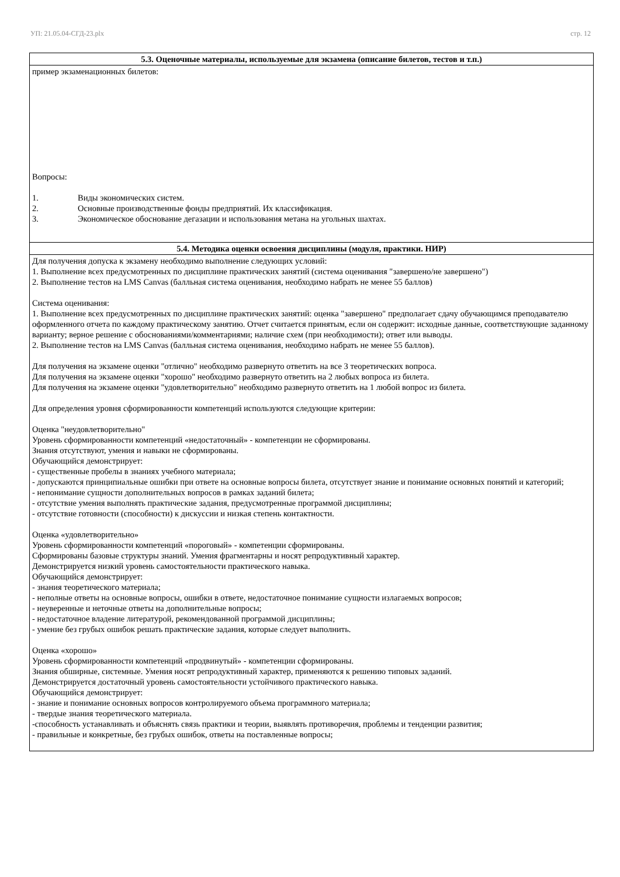УП: 21.05.04-СГД-23.plx стр. 12
| 5.3. Оценочные материалы, используемые для экзамена (описание билетов, тестов и т.п.) |
| --- |
| пример экзаменационных билетов: Вопросы: 1. Виды экономических систем. 2. Основные производственные фонды предприятий. Их классификация. 3. Экономическое обоснование дегазации и использования метана на угольных шахтах. |
| 5.4. Методика оценки освоения дисциплины (модуля, практики. НИР) |
| Для получения допуска к экзамену необходимо выполнение следующих условий: 1. Выполнение всех предусмотренных по дисциплине практических занятий (система оценивания "завершено/не завершено") 2. Выполнение тестов на LMS Canvas (балльная система оценивания, необходимо набрать не менее 55 баллов) Система оценивания: 1. Выполнение всех предусмотренных по дисциплине практических занятий: оценка "завершено" предполагает сдачу обучающимся преподавателю оформленного отчета по каждому практическому занятию. Отчет считается принятым, если он содержит: исходные данные, соответствующие заданному варианту; верное решение с обоснованиями/комментариями; наличие схем (при необходимости); ответ или выводы. 2. Выполнение тестов на LMS Canvas (балльная система оценивания, необходимо набрать не менее 55 баллов). Для получения на экзамене оценки "отлично" необходимо развернуто ответить на все 3 теоретических вопроса. Для получения на экзамене оценки "хорошо" необходимо развернуто ответить на 2 любых вопроса из билета. Для получения на экзамене оценки "удовлетворительно" необходимо развернуто ответить на 1 любой вопрос из билета. Для определения уровня сформированности компетенций используются следующие критерии: Оценка "неудовлетворительно" Уровень сформированности компетенций «недостаточный» - компетенции не сформированы. Знания отсутствуют, умения и навыки не сформированы. Обучающийся демонстрирует: - существенные пробелы в знаниях учебного материала; - допускаются принципиальные ошибки при ответе на основные вопросы билета, отсутствует знание и понимание основных понятий и категорий; - непонимание сущности дополнительных вопросов в рамках заданий билета; - отсутствие умения выполнять практические задания, предусмотренные программой дисциплины; - отсутствие готовности (способности) к дискуссии и низкая степень контактности. Оценка «удовлетворительно» Уровень сформированности компетенций «пороговый» - компетенции сформированы. Сформированы базовые структуры знаний. Умения фрагментарны и носят репродуктивный характер. Демонстрируется низкий уровень самостоятельности практического навыка. Обучающийся демонстрирует: - знания теоретического материала; - неполные ответы на основные вопросы, ошибки в ответе, недостаточное понимание сущности излагаемых вопросов; - неуверенные и неточные ответы на дополнительные вопросы; - недостаточное владение литературой, рекомендованной программой дисциплины; - умение без грубых ошибок решать практические задания, которые следует выполнить. Оценка «хорошо» Уровень сформированности компетенций «продвинутый» - компетенции сформированы. Знания обширные, системные. Умения носят репродуктивный характер, применяются к решению типовых заданий. Демонстрируется достаточный уровень самостоятельности устойчивого практического навыка. Обучающийся демонстрирует: - знание и понимание основных вопросов контролируемого объема программного материала; - твердые знания теоретического материала. -способность устанавливать и объяснять связь практики и теории, выявлять противоречия, проблемы и тенденции развития; - правильные и конкретные, без грубых ошибок, ответы на поставленные вопросы; |